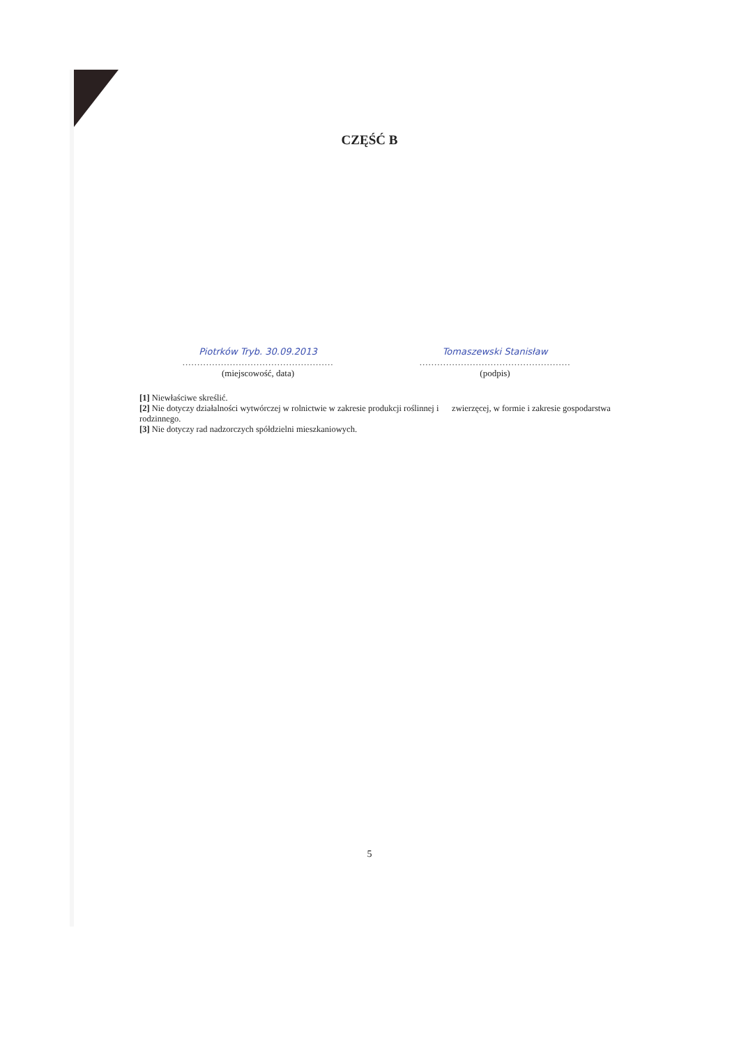CZĘŚĆ B
Piotrków Tryb. 30.09.2013
...................................................
(miejscowość, data)
Tomaszewski Stanisław
...................................................
(podpis)
[1] Niewłaściwe skreślić.
[2] Nie dotyczy działalności wytwórczej w rolnictwie w zakresie produkcji roślinnej i zwierzęcej, w formie i zakresie gospodarstwa rodzinnego.
[3] Nie dotyczy rad nadzorczych spółdzielni mieszkaniowych.
5